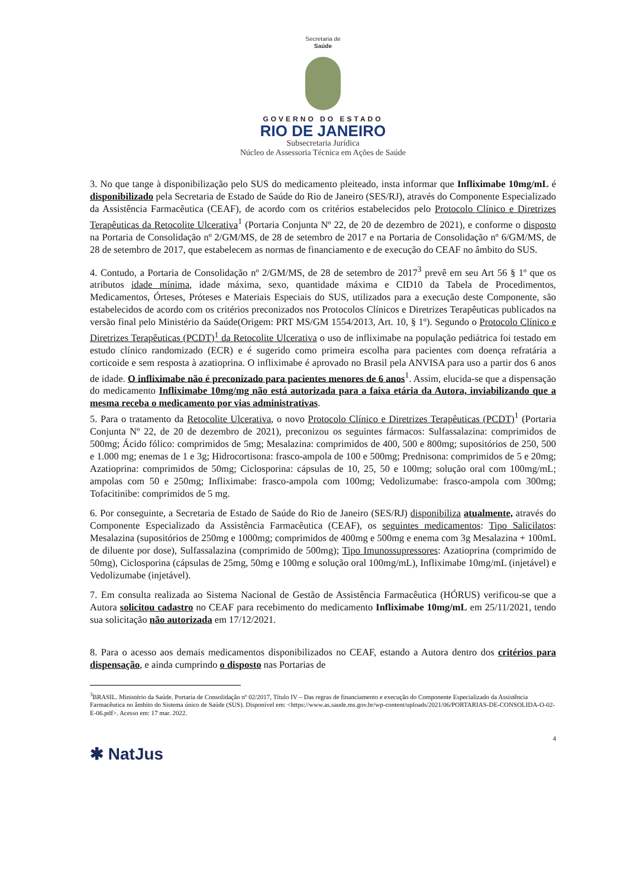Secretaria de
Saúde
GOVERNO DO ESTADO
RIO DE JANEIRO
Subsecretaria Jurídica
Núcleo de Assessoria Técnica em Ações de Saúde
3. No que tange à disponibilização pelo SUS do medicamento pleiteado, insta informar que Infliximabe 10mg/mL é disponibilizado pela Secretaria de Estado de Saúde do Rio de Janeiro (SES/RJ), através do Componente Especializado da Assistência Farmacêutica (CEAF), de acordo com os critérios estabelecidos pelo Protocolo Clínico e Diretrizes Terapêuticas da Retocolite Ulcerativa<sup>1</sup> (Portaria Conjunta Nº 22, de 20 de dezembro de 2021), e conforme o disposto na Portaria de Consolidação nº 2/GM/MS, de 28 de setembro de 2017 e na Portaria de Consolidação nº 6/GM/MS, de 28 de setembro de 2017, que estabelecem as normas de financiamento e de execução do CEAF no âmbito do SUS.
4. Contudo, a Portaria de Consolidação nº 2/GM/MS, de 28 de setembro de 2017<sup>3</sup> prevê em seu Art 56 § 1º que os atributos idade mínima, idade máxima, sexo, quantidade máxima e CID10 da Tabela de Procedimentos, Medicamentos, Órteses, Próteses e Materiais Especiais do SUS, utilizados para a execução deste Componente, são estabelecidos de acordo com os critérios preconizados nos Protocolos Clínicos e Diretrizes Terapêuticas publicados na versão final pelo Ministério da Saúde(Origem: PRT MS/GM 1554/2013, Art. 10, § 1º). Segundo o Protocolo Clínico e Diretrizes Terapêuticas (PCDT)<sup>1</sup> da Retocolite Ulcerativa o uso de infliximabe na população pediátrica foi testado em estudo clínico randomizado (ECR) e é sugerido como primeira escolha para pacientes com doença refratária a corticoide e sem resposta à azatioprina. O infliximabe é aprovado no Brasil pela ANVISA para uso a partir dos 6 anos de idade. O infliximabe não é preconizado para pacientes menores de 6 anos<sup>1</sup>. Assim, elucida-se que a dispensação do medicamento Infliximabe 10mg/mg não está autorizada para a faixa etária da Autora, inviabilizando que a mesma receba o medicamento por vias administrativas.
5. Para o tratamento da Retocolite Ulcerativa, o novo Protocolo Clínico e Diretrizes Terapêuticas (PCDT)<sup>1</sup> (Portaria Conjunta Nº 22, de 20 de dezembro de 2021), preconizou os seguintes fármacos: Sulfassalazina: comprimidos de 500mg; Ácido fólico: comprimidos de 5mg; Mesalazina: comprimidos de 400, 500 e 800mg; supositórios de 250, 500 e 1.000 mg; enemas de 1 e 3g; Hidrocortisona: frasco-ampola de 100 e 500mg; Prednisona: comprimidos de 5 e 20mg; Azatioprina: comprimidos de 50mg; Ciclosporina: cápsulas de 10, 25, 50 e 100mg; solução oral com 100mg/mL; ampolas com 50 e 250mg; Infliximabe: frasco-ampola com 100mg; Vedolizumabe: frasco-ampola com 300mg; Tofacitinibe: comprimidos de 5 mg.
6. Por conseguinte, a Secretaria de Estado de Saúde do Rio de Janeiro (SES/RJ) disponibiliza atualmente, através do Componente Especializado da Assistência Farmacêutica (CEAF), os seguintes medicamentos: Tipo Salicilatos: Mesalazina (supositórios de 250mg e 1000mg; comprimidos de 400mg e 500mg e enema com 3g Mesalazina + 100mL de diluente por dose), Sulfassalazina (comprimido de 500mg); Tipo Imunossupressores: Azatioprina (comprimido de 50mg), Ciclosporina (cápsulas de 25mg, 50mg e 100mg e solução oral 100mg/mL), Infliximabe 10mg/mL (injetável) e Vedolizumabe (injetável).
7. Em consulta realizada ao Sistema Nacional de Gestão de Assistência Farmacêutica (HÓRUS) verificou-se que a Autora solicitou cadastro no CEAF para recebimento do medicamento Infliximabe 10mg/mL em 25/11/2021, tendo sua solicitação não autorizada em 17/12/2021.
8. Para o acesso aos demais medicamentos disponibilizados no CEAF, estando a Autora dentro dos critérios para dispensação, e ainda cumprindo o disposto nas Portarias de
<sup>3</sup> BRASIL. Ministério da Saúde. Portaria de Consolidação nº 02/2017, Título IV – Das regras de financiamento e execução do Componente Especializado da Assistência Farmacêutica no âmbito do Sistema único de Saúde (SUS). Disponível em: <https://www.as.saude.ms.gov.br/wp-content/uploads/2021/06/PORTARIAS-DE-CONSOLIDA-O-02-E-06.pdf>. Acesso em: 17 mar. 2022.
4
✱ NatJus